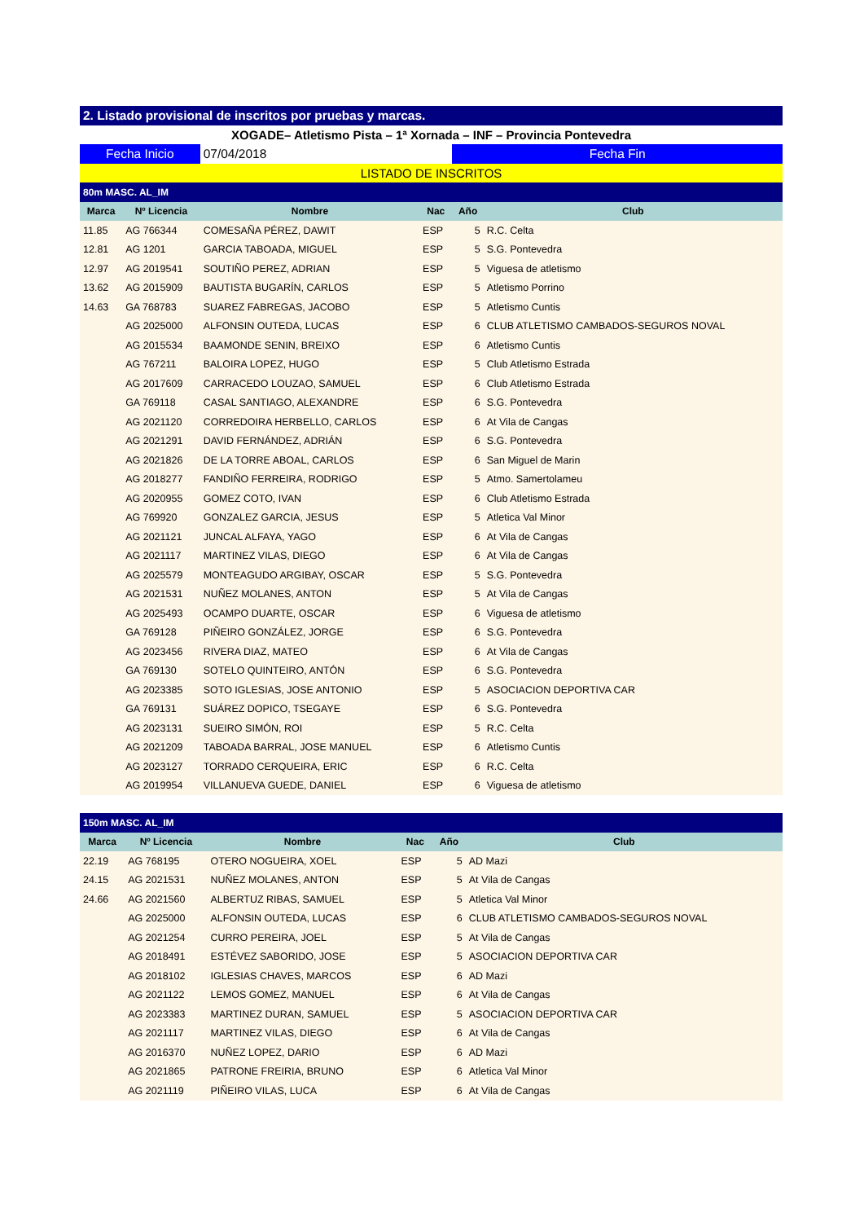| 2. Listado provisional de inscritos por pruebas y marcas. | | | | | |
| XOGADE– Atletismo Pista – 1ª Xornada – INF – Provincia Pontevedra | | | | | |
| Fecha Inicio | | 07/04/2018 | | Fecha Fin | |
| LISTADO DE INSCRITOS | | | | | |
| 80m MASC. AL_IM | | | | | |
| Marca | Nº Licencia | Nombre | Nac | Año | Club |
| 11.85 | AG 766344 | COMESAÑA PÉREZ, DAWIT | ESP | 5 | R.C. Celta |
| 12.81 | AG 1201 | GARCIA TABOADA, MIGUEL | ESP | 5 | S.G. Pontevedra |
| 12.97 | AG 2019541 | SOUTIÑO PEREZ, ADRIAN | ESP | 5 | Viguesa de atletismo |
| 13.62 | AG 2015909 | BAUTISTA BUGARÍN, CARLOS | ESP | 5 | Atletismo Porrino |
| 14.63 | GA 768783 | SUAREZ FABREGAS, JACOBO | ESP | 5 | Atletismo Cuntis |
| | AG 2025000 | ALFONSIN OUTEDA, LUCAS | ESP | 6 | CLUB ATLETISMO CAMBADOS-SEGUROS NOVAL |
| | AG 2015534 | BAAMONDE SENIN, BREIXO | ESP | 6 | Atletismo Cuntis |
| | AG 767211 | BALOIRA LOPEZ, HUGO | ESP | 5 | Club Atletismo Estrada |
| | AG 2017609 | CARRACEDO LOUZAO, SAMUEL | ESP | 6 | Club Atletismo Estrada |
| | GA 769118 | CASAL SANTIAGO, ALEXANDRE | ESP | 6 | S.G. Pontevedra |
| | AG 2021120 | CORREDOIRA HERBELLO, CARLOS | ESP | 6 | At Vila de Cangas |
| | AG 2021291 | DAVID FERNÁNDEZ, ADRIÁN | ESP | 6 | S.G. Pontevedra |
| | AG 2021826 | DE LA TORRE ABOAL, CARLOS | ESP | 6 | San Miguel de Marin |
| | AG 2018277 | FANDIÑO FERREIRA, RODRIGO | ESP | 5 | Atmo. Samertolameu |
| | AG 2020955 | GOMEZ COTO, IVAN | ESP | 6 | Club Atletismo Estrada |
| | AG 769920 | GONZALEZ GARCIA, JESUS | ESP | 5 | Atletica Val Minor |
| | AG 2021121 | JUNCAL ALFAYA, YAGO | ESP | 6 | At Vila de Cangas |
| | AG 2021117 | MARTINEZ VILAS, DIEGO | ESP | 6 | At Vila de Cangas |
| | AG 2025579 | MONTEAGUDO ARGIBAY, OSCAR | ESP | 5 | S.G. Pontevedra |
| | AG 2021531 | NUÑEZ MOLANES, ANTON | ESP | 5 | At Vila de Cangas |
| | AG 2025493 | OCAMPO DUARTE, OSCAR | ESP | 6 | Viguesa de atletismo |
| | GA 769128 | PIÑEIRO GONZÁLEZ, JORGE | ESP | 6 | S.G. Pontevedra |
| | AG 2023456 | RIVERA DIAZ, MATEO | ESP | 6 | At Vila de Cangas |
| | GA 769130 | SOTELO QUINTEIRO, ANTÓN | ESP | 6 | S.G. Pontevedra |
| | AG 2023385 | SOTO IGLESIAS, JOSE ANTONIO | ESP | 5 | ASOCIACION DEPORTIVA CAR |
| | GA 769131 | SUÁREZ DOPICO, TSEGAYE | ESP | 6 | S.G. Pontevedra |
| | AG 2023131 | SUEIRO SIMÓN, ROI | ESP | 5 | R.C. Celta |
| | AG 2021209 | TABOADA BARRAL, JOSE MANUEL | ESP | 6 | Atletismo Cuntis |
| | AG 2023127 | TORRADO CERQUEIRA, ERIC | ESP | 6 | R.C. Celta |
| | AG 2019954 | VILLANUEVA GUEDE, DANIEL | ESP | 6 | Viguesa de atletismo |
| 150m MASC. AL_IM | | | | | |
| Marca | Nº Licencia | Nombre | Nac | Año | Club |
| 22.19 | AG 768195 | OTERO NOGUEIRA, XOEL | ESP | 5 | AD Mazi |
| 24.15 | AG 2021531 | NUÑEZ MOLANES, ANTON | ESP | 5 | At Vila de Cangas |
| 24.66 | AG 2021560 | ALBERTUZ RIBAS, SAMUEL | ESP | 5 | Atletica Val Minor |
| | AG 2025000 | ALFONSIN OUTEDA, LUCAS | ESP | 6 | CLUB ATLETISMO CAMBADOS-SEGUROS NOVAL |
| | AG 2021254 | CURRO PEREIRA, JOEL | ESP | 5 | At Vila de Cangas |
| | AG 2018491 | ESTÉVEZ SABORIDO, JOSE | ESP | 5 | ASOCIACION DEPORTIVA CAR |
| | AG 2018102 | IGLESIAS CHAVES, MARCOS | ESP | 6 | AD Mazi |
| | AG 2021122 | LEMOS GOMEZ, MANUEL | ESP | 6 | At Vila de Cangas |
| | AG 2023383 | MARTINEZ DURAN, SAMUEL | ESP | 5 | ASOCIACION DEPORTIVA CAR |
| | AG 2021117 | MARTINEZ VILAS, DIEGO | ESP | 6 | At Vila de Cangas |
| | AG 2016370 | NUÑEZ LOPEZ, DARIO | ESP | 6 | AD Mazi |
| | AG 2021865 | PATRONE FREIRIA, BRUNO | ESP | 6 | Atletica Val Minor |
| | AG 2021119 | PIÑEIRO VILAS, LUCA | ESP | 6 | At Vila de Cangas |